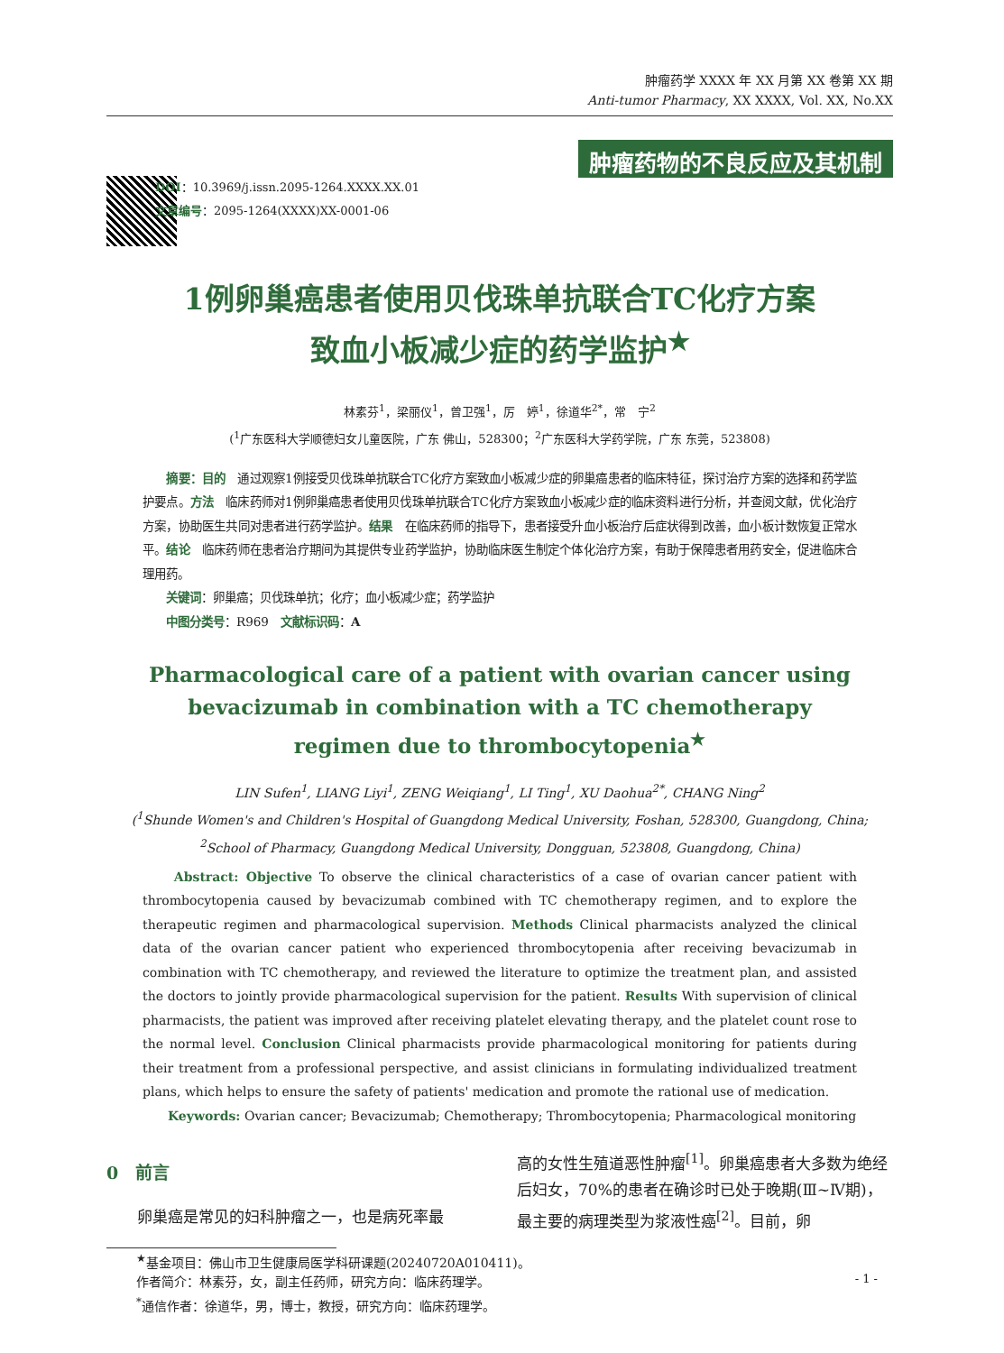肿瘤药学 XXXX 年 XX 月第 XX 卷第 XX 期
Anti-tumor Pharmacy, XX XXXX, Vol. XX, No.XX
DOI：10.3969/j.issn.2095-1264.XXXX.XX.01
文章编号：2095-1264(XXXX)XX-0001-06
肿瘤药物的不良反应及其机制
1例卵巢癌患者使用贝伐珠单抗联合TC化疗方案
致血小板减少症的药学监护<sup>★</sup>
林素芬<sup>1</sup>，梁丽仪<sup>1</sup>，曾卫强<sup>1</sup>，厉　婷<sup>1</sup>，徐道华<sup>2*</sup>，常　宁<sup>2</sup>
(<sup>1</sup>广东医科大学顺德妇女儿童医院，广东 佛山，528300；<sup>2</sup>广东医科大学药学院，广东 东莞，523808)
　　摘要：目的　通过观察1例接受贝伐珠单抗联合TC化疗方案致血小板减少症的卵巢癌患者的临床特征，探讨治疗方案的选择和药学监护要点。方法　临床药师对1例卵巢癌患者使用贝伐珠单抗联合TC化疗方案致血小板减少症的临床资料进行分析，并查阅文献，优化治疗方案，协助医生共同对患者进行药学监护。结果　在临床药师的指导下，患者接受升血小板治疗后症状得到改善，血小板计数恢复正常水平。结论　临床药师在患者治疗期间为其提供专业药学监护，协助临床医生制定个体化治疗方案，有助于保障患者用药安全，促进临床合理用药。
　　关键词：卵巢癌；贝伐珠单抗；化疗；血小板减少症；药学监护
　　中图分类号：R969　文献标识码：A
Pharmacological care of a patient with ovarian cancer using
bevacizumab in combination with a TC chemotherapy
regimen due to thrombocytopenia<sup>★</sup>
LIN Sufen<sup>1</sup>, LIANG Liyi<sup>1</sup>, ZENG Weiqiang<sup>1</sup>, LI Ting<sup>1</sup>, XU Daohua<sup>2*</sup>, CHANG Ning<sup>2</sup>
(<sup>1</sup>Shunde Women's and Children's Hospital of Guangdong Medical University, Foshan, 528300, Guangdong, China;
<sup>2</sup> School of Pharmacy, Guangdong Medical University, Dongguan, 523808, Guangdong, China)
　　Abstract: Objective To observe the clinical characteristics of a case of ovarian cancer patient with thrombocytopenia caused by bevacizumab combined with TC chemotherapy regimen, and to explore the therapeutic regimen and pharmacological supervision. Methods Clinical pharmacists analyzed the clinical data of the ovarian cancer patient who experienced thrombocytopenia after receiving bevacizumab in combination with TC chemotherapy, and reviewed the literature to optimize the treatment plan, and assisted the doctors to jointly provide pharmacological supervision for the patient. Results With supervision of clinical pharmacists, the patient was improved after receiving platelet elevating therapy, and the platelet count rose to the normal level. Conclusion Clinical pharmacists provide pharmacological monitoring for patients during their treatment from a professional perspective, and assist clinicians in formulating individualized treatment plans, which helps to ensure the safety of patients' medication and promote the rational use of medication.
　　Keywords: Ovarian cancer; Bevacizumab; Chemotherapy; Thrombocytopenia; Pharmacological monitoring
0　前言
　　卵巢癌是常见的妇科肿瘤之一，也是病死率最
高的女性生殖道恶性肿瘤<sup>[1]</sup>。卵巢癌患者大多数为绝经后妇女，70%的患者在确诊时已处于晚期(Ⅲ~Ⅳ期)，最主要的病理类型为浆液性癌<sup>[2]</sup>。目前，卵
<sup>★</sup>基金项目：佛山市卫生健康局医学科研课题(20240720A010411)。
作者简介：林素芬，女，副主任药师，研究方向：临床药理学。
<sup>*</sup> 通信作者：徐道华，男，博士，教授，研究方向：临床药理学。
- 1 -